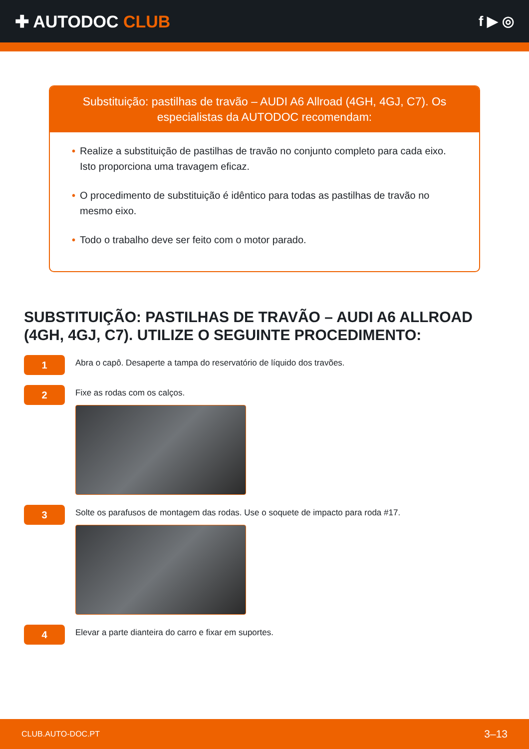✚ AUTODOC CLUB
f ▶ ◎
Substituição: pastilhas de travão – AUDI A6 Allroad (4GH, 4GJ, C7). Os especialistas da AUTODOC recomendam:
• Realize a substituição de pastilhas de travão no conjunto completo para cada eixo. Isto proporciona uma travagem eficaz.
• O procedimento de substituição é idêntico para todas as pastilhas de travão no mesmo eixo.
• Todo o trabalho deve ser feito com o motor parado.
SUBSTITUIÇÃO: PASTILHAS DE TRAVÃO – AUDI A6 ALLROAD (4GH, 4GJ, C7). UTILIZE O SEGUINTE PROCEDIMENTO:
1
Abra o capô. Desaperte a tampa do reservatório de líquido dos travões.
2
Fixe as rodas com os calços.
3
Solte os parafusos de montagem das rodas. Use o soquete de impacto para roda #17.
4
Elevar a parte dianteira do carro e fixar em suportes.
CLUB.AUTO-DOC.PT 3–13